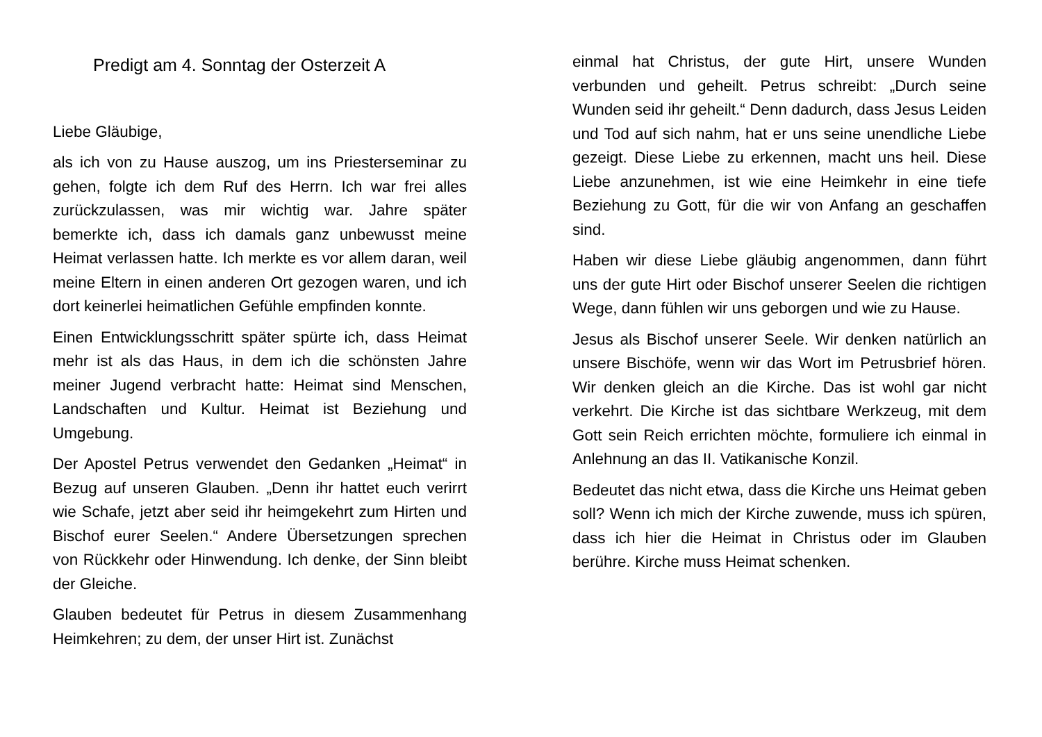Predigt am 4. Sonntag der Osterzeit A
Liebe Gläubige,
als ich von zu Hause auszog, um ins Priesterseminar zu gehen, folgte ich dem Ruf des Herrn. Ich war frei alles zurückzulassen, was mir wichtig war. Jahre später bemerkte ich, dass ich damals ganz unbewusst meine Heimat verlassen hatte. Ich merkte es vor allem daran, weil meine Eltern in einen anderen Ort gezogen waren, und ich dort keinerlei heimatlichen Gefühle empfinden konnte.
Einen Entwicklungsschritt später spürte ich, dass Heimat mehr ist als das Haus, in dem ich die schönsten Jahre meiner Jugend verbracht hatte: Heimat sind Menschen, Landschaften und Kultur. Heimat ist Beziehung und Umgebung.
Der Apostel Petrus verwendet den Gedanken „Heimat“ in Bezug auf unseren Glauben. „Denn ihr hattet euch verirrt wie Schafe, jetzt aber seid ihr heimgekehrt zum Hirten und Bischof eurer Seelen.“ Andere Übersetzungen sprechen von Rückkehr oder Hinwendung. Ich denke, der Sinn bleibt der Gleiche.
Glauben bedeutet für Petrus in diesem Zusammenhang Heimkehren; zu dem, der unser Hirt ist. Zunächst
einmal hat Christus, der gute Hirt, unsere Wunden verbunden und geheilt. Petrus schreibt: „Durch seine Wunden seid ihr geheilt.“ Denn dadurch, dass Jesus Leiden und Tod auf sich nahm, hat er uns seine unendliche Liebe gezeigt. Diese Liebe zu erkennen, macht uns heil. Diese Liebe anzunehmen, ist wie eine Heimkehr in eine tiefe Beziehung zu Gott, für die wir von Anfang an geschaffen sind.
Haben wir diese Liebe gläubig angenommen, dann führt uns der gute Hirt oder Bischof unserer Seelen die richtigen Wege, dann fühlen wir uns geborgen und wie zu Hause.
Jesus als Bischof unserer Seele. Wir denken natürlich an unsere Bischöfe, wenn wir das Wort im Petrusbrief hören. Wir denken gleich an die Kirche. Das ist wohl gar nicht verkehrt. Die Kirche ist das sichtbare Werkzeug, mit dem Gott sein Reich errichten möchte, formuliere ich einmal in Anlehnung an das II. Vatikanische Konzil.
Bedeutet das nicht etwa, dass die Kirche uns Heimat geben soll? Wenn ich mich der Kirche zuwende, muss ich spüren, dass ich hier die Heimat in Christus oder im Glauben berühre. Kirche muss Heimat schenken.